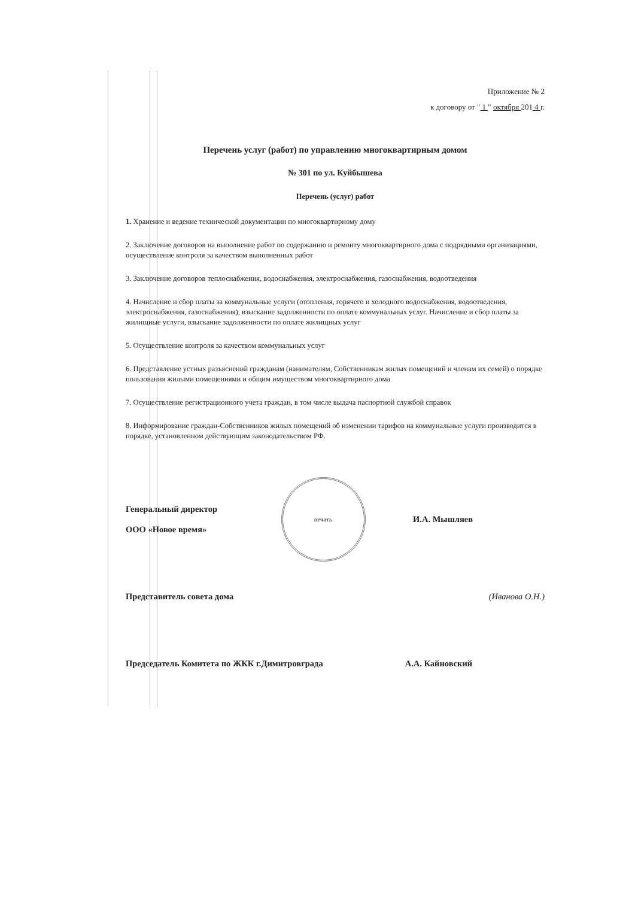Приложение № 2
к договору от " 1 " октября 201 4 г.
Перечень услуг (работ) по управлению многоквартирным домом
№ 301 по ул. Куйбышева
Перечень (услуг) работ
1. Хранение и ведение технической документации по многоквартирному дому
2. Заключение договоров на выполнение работ по содержанию и ремонту многоквартирного дома с подрядными организациями, осуществление контроля за качеством выполненных работ
3. Заключение договоров теплоснабжения, водоснабжения, электроснабжения, газоснабжения, водоотведения
4. Начисление и сбор платы за коммунальные услуги (отопления, горячего и холодного водоснабжения, водоотведения, электроснабжения, газоснабжения), взыскание задолженности по оплате коммунальных услуг. Начисление и сбор платы за жилищные услуги, взыскание задолженности по оплате жилищных услуг
5. Осуществление контроля за качеством коммунальных услуг
6. Представление устных разъяснений гражданам (нанимателям, Собственникам жилых помещений и членам их семей) о порядке пользования жилыми помещениями и общим имуществом многоквартирного дома
7. Осуществление регистрационного учета граждан, в том числе выдача паспортной службой справок
8. Информирование граждан-Собственников жилых помещений об изменении тарифов на коммунальные услуги производится в порядке, установленном действующим законодательством РФ.
Генеральный директор
ООО «Новое время»
печать
И.А. Мышляев
Представитель совета дома (Иванова О.Н.)
Председатель Комитета по ЖКК г.Димитровграда
А.А. Кайновский